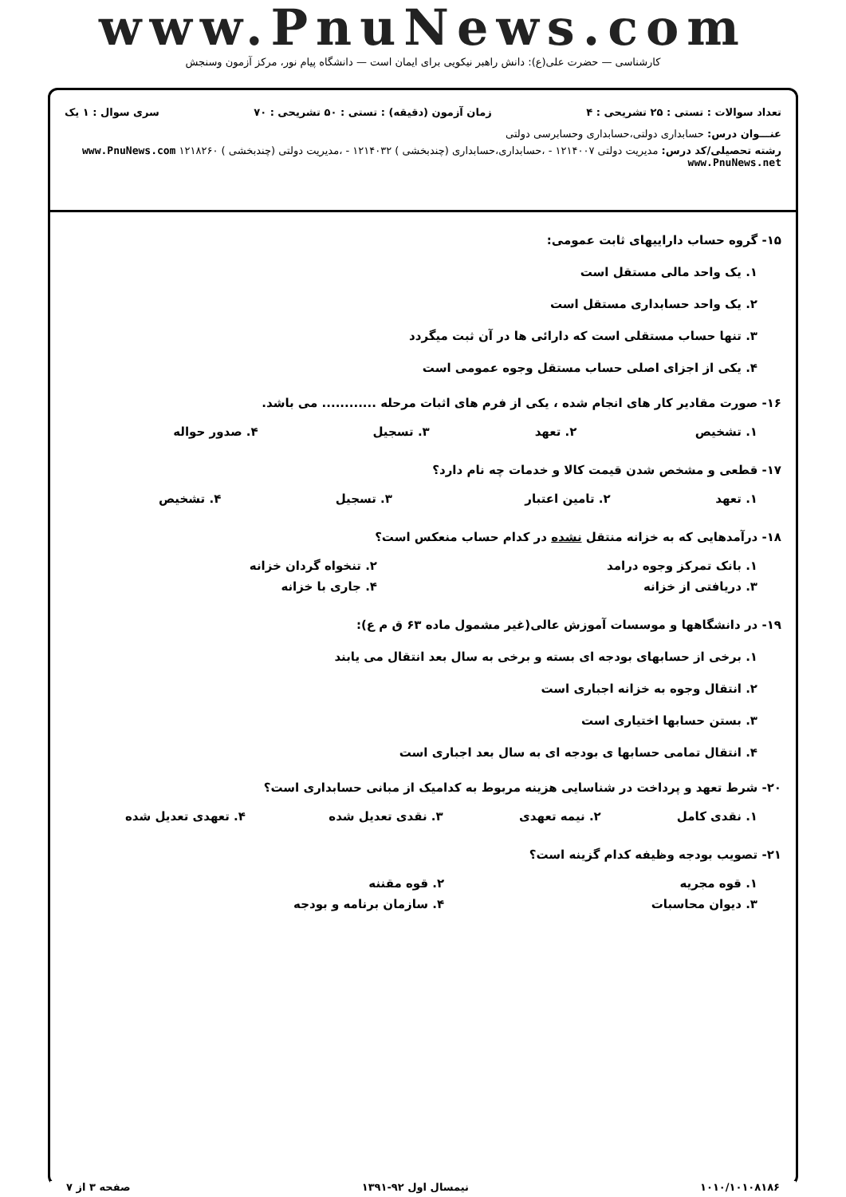www.PnuNews.com
کارشناسی — حضرت علی(ع): دانش راهبر نیکویی برای ایمان است — دانشگاه پیام نور، مرکز آزمون وسنجش
تعداد سوالات : تستی : ۲۵ تشریحی : ۴ زمان آزمون (دقیقه) : تستی : ۵۰ تشریحی : ۷۰ سری سوال : ۱ یک
عنـــوان درس: حسابداری دولتی،حسابداری وحسابرسی دولتی
رشته تحصیلی/کد درس: مدیریت دولتی ۱۲۱۴۰۰۷ - ،حسابداری،حسابداری (چندبخشی ) ۱۲۱۴۰۳۲ - ،مدیریت دولتی (چندبخشی ) ۱۲۱۸۲۶۰ www.PnuNews.com www.PnuNews.net
۱۵- گروه حساب داراییهای ثابت عمومی:
۱. یک واحد مالی مستقل است
۲. یک واحد حسابداری مستقل است
۳. تنها حساب مستقلی است که دارائی ها در آن ثبت میگردد
۴. یکی از اجزای اصلی حساب مستقل وجوه عمومی است
۱۶- صورت مقادیر کار های انجام شده ، یکی از فرم های اثبات مرحله ............ می باشد.
| ۱. تشخیص | ۲. تعهد | ۳. تسجیل | ۴. صدور حواله |
۱۷- قطعی و مشخص شدن قیمت کالا و خدمات چه نام دارد؟
| ۱. تعهد | ۲. تامین اعتبار | ۳. تسجیل | ۴. تشخیص |
۱۸- درآمدهایی که به خزانه منتقل نشده در کدام حساب منعکس است؟
| ۱. بانک تمرکز وجوه درامد | ۲. تنخواه گردان خزانه |
| ۳. دریافتی از خزانه | ۴. جاری با خزانه |
۱۹- در دانشگاهها و موسسات آموزش عالی(غیر مشمول ماده ۶۳ ق م ع):
۱. برخی از حسابهای بودجه ای بسته و برخی به سال بعد انتقال می یابند
۲. انتقال وجوه به خزانه اجباری است
۳. بستن حسابها اختیاری است
۴. انتقال تمامی حسابها ی بودجه ای به سال بعد اجباری است
۲۰- شرط تعهد و پرداخت در شناسایی هزینه مربوط به کدامیک از مبانی حسابداری است؟
| ۱. نقدی کامل | ۲. نیمه تعهدی | ۳. نقدی تعدیل شده | ۴. تعهدی تعدیل شده |
۲۱- تصویب بودجه وظیفه کدام گزینه است؟
| ۱. قوه مجریه | ۲. قوه مقننه |
| ۳. دیوان محاسبات | ۴. سازمان برنامه و بودجه |
۱۰۱۰/۱۰۱۰۸۱۸۶ نیمسال اول ۹۲-۱۳۹۱ صفحه ۳ از ۷